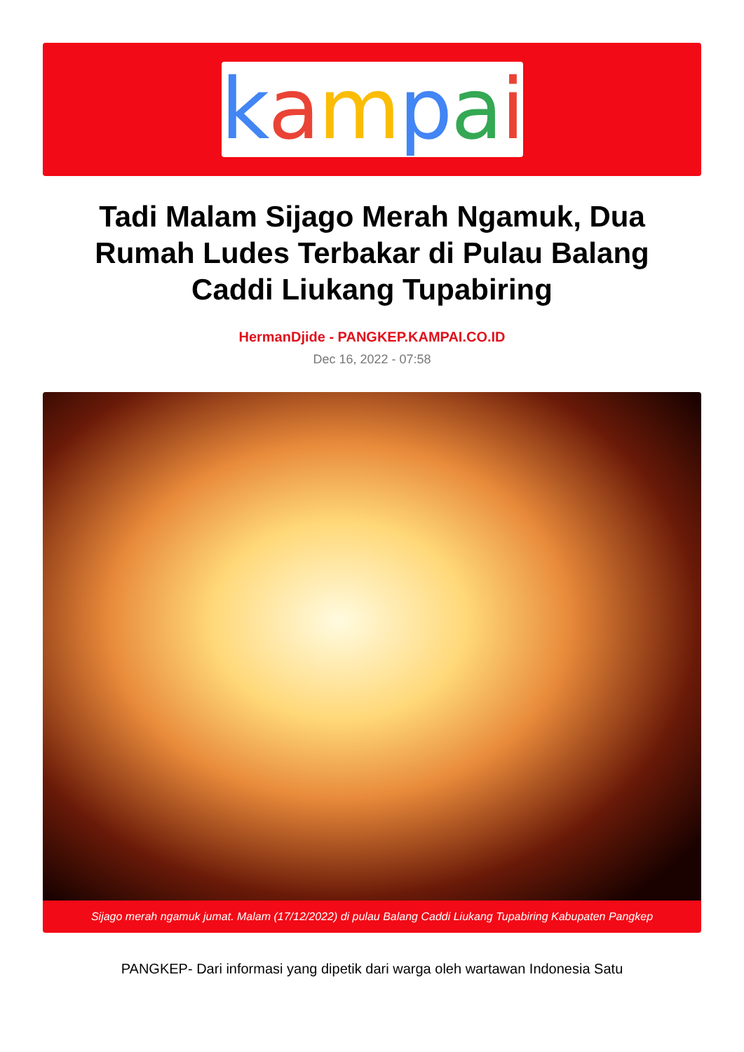kampai
Tadi Malam Sijago Merah Ngamuk, Dua Rumah Ludes Terbakar di Pulau Balang Caddi Liukang Tupabiring
HermanDjide - PANGKEP.KAMPAI.CO.ID
Dec 16, 2022 - 07:58
Sijago merah ngamuk jumat. Malam (17/12/2022) di pulau Balang Caddi Liukang Tupabiring Kabupaten Pangkep
PANGKEP- Dari informasi yang dipetik dari warga oleh wartawan Indonesia Satu